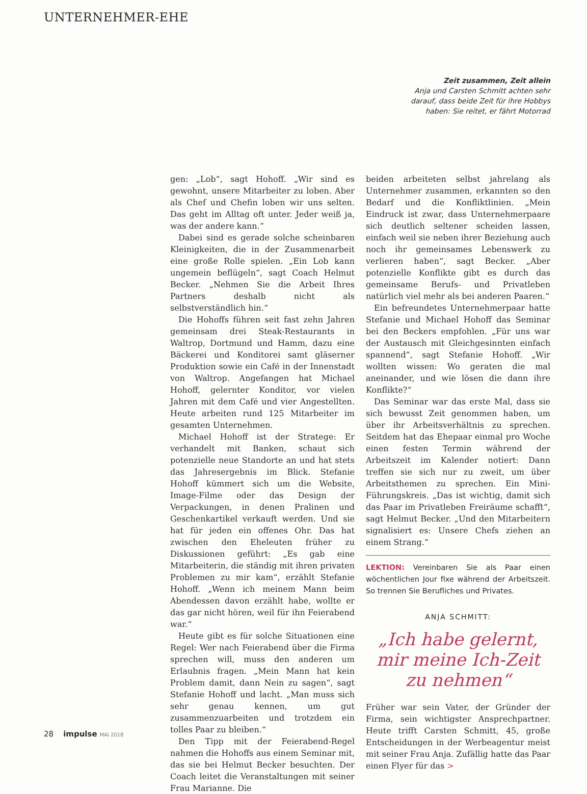UNTERNEHMER-EHE
Zeit zusammen, Zeit allein
Anja und Carsten Schmitt achten sehr darauf, dass beide Zeit für ihre Hobbys haben: Sie reitet, er fährt Motorrad
gen: „Lob“, sagt Hohoff. „Wir sind es gewohnt, unsere Mitarbeiter zu loben. Aber als Chef und Chefin loben wir uns selten. Das geht im Alltag oft unter. Jeder weiß ja, was der andere kann.“
Dabei sind es gerade solche scheinbaren Kleinigkeiten, die in der Zusammenarbeit eine große Rolle spielen. „Ein Lob kann ungemein beflügeln“, sagt Coach Helmut Becker. „Nehmen Sie die Arbeit Ihres Partners deshalb nicht als selbstverständlich hin.“
Die Hohoffs führen seit fast zehn Jahren gemeinsam drei Steak-Restaurants in Waltrop, Dortmund und Hamm, dazu eine Bäckerei und Konditorei samt gläserner Produktion sowie ein Café in der Innenstadt von Waltrop. Angefangen hat Michael Hohoff, gelernter Konditor, vor vielen Jahren mit dem Café und vier Angestellten. Heute arbeiten rund 125 Mitarbeiter im gesamten Unternehmen.
Michael Hohoff ist der Stratege: Er verhandelt mit Banken, schaut sich potenzielle neue Standorte an und hat stets das Jahresergebnis im Blick. Stefanie Hohoff kümmert sich um die Website, Image-Filme oder das Design der Verpackungen, in denen Pralinen und Geschenkartikel verkauft werden. Und sie hat für jeden ein offenes Ohr. Das hat zwischen den Eheleuten früher zu Diskussionen geführt: „Es gab eine Mitarbeiterin, die ständig mit ihren privaten Problemen zu mir kam“, erzählt Stefanie Hohoff. „Wenn ich meinem Mann beim Abendessen davon erzählt habe, wollte er das gar nicht hören, weil für ihn Feierabend war.“
Heute gibt es für solche Situationen eine Regel: Wer nach Feierabend über die Firma sprechen will, muss den anderen um Erlaubnis fragen. „Mein Mann hat kein Problem damit, dann Nein zu sagen“, sagt Stefanie Hohoff und lacht. „Man muss sich sehr genau kennen, um gut zusammenzuarbeiten und trotzdem ein tolles Paar zu bleiben.“
Den Tipp mit der Feierabend-Regel nahmen die Hohoffs aus einem Seminar mit, das sie bei Helmut Becker besuchten. Der Coach leitet die Veranstaltungen mit seiner Frau Marianne. Die
beiden arbeiteten selbst jahrelang als Unternehmer zusammen, erkannten so den Bedarf und die Konfliktlinien. „Mein Eindruck ist zwar, dass Unternehmerpaare sich deutlich seltener scheiden lassen, einfach weil sie neben ihrer Beziehung auch noch ihr gemeinsames Lebenswerk zu verlieren haben“, sagt Becker. „Aber potenzielle Konflikte gibt es durch das gemeinsame Berufs- und Privatleben natürlich viel mehr als bei anderen Paaren.“
Ein befreundetes Unternehmerpaar hatte Stefanie und Michael Hohoff das Seminar bei den Beckers empfohlen. „Für uns war der Austausch mit Gleichgesinnten einfach spannend“, sagt Stefanie Hohoff. „Wir wollten wissen: Wo geraten die mal aneinander, und wie lösen die dann ihre Konflikte?“
Das Seminar war das erste Mal, dass sie sich bewusst Zeit genommen haben, um über ihr Arbeitsverhältnis zu sprechen. Seitdem hat das Ehepaar einmal pro Woche einen festen Termin während der Arbeitszeit im Kalender notiert: Dann treffen sie sich nur zu zweit, um über Arbeitsthemen zu sprechen. Ein Mini-Führungskreis. „Das ist wichtig, damit sich das Paar im Privatleben Freiräume schafft“, sagt Helmut Becker. „Und den Mitarbeitern signalisiert es: Unsere Chefs ziehen an einem Strang.“
LEKTION: Vereinbaren Sie als Paar einen wöchentlichen Jour fixe während der Arbeitszeit. So trennen Sie Berufliches und Privates.
ANJA SCHMITT:
„Ich habe gelernt, mir meine Ich-Zeit zu nehmen“
Früher war sein Vater, der Gründer der Firma, sein wichtigster Ansprechpartner. Heute trifft Carsten Schmitt, 45, große Entscheidungen in der Werbeagentur meist mit seiner Frau Anja. Zufällig hatte das Paar einen Flyer für das >
28 impulse MAI 2018